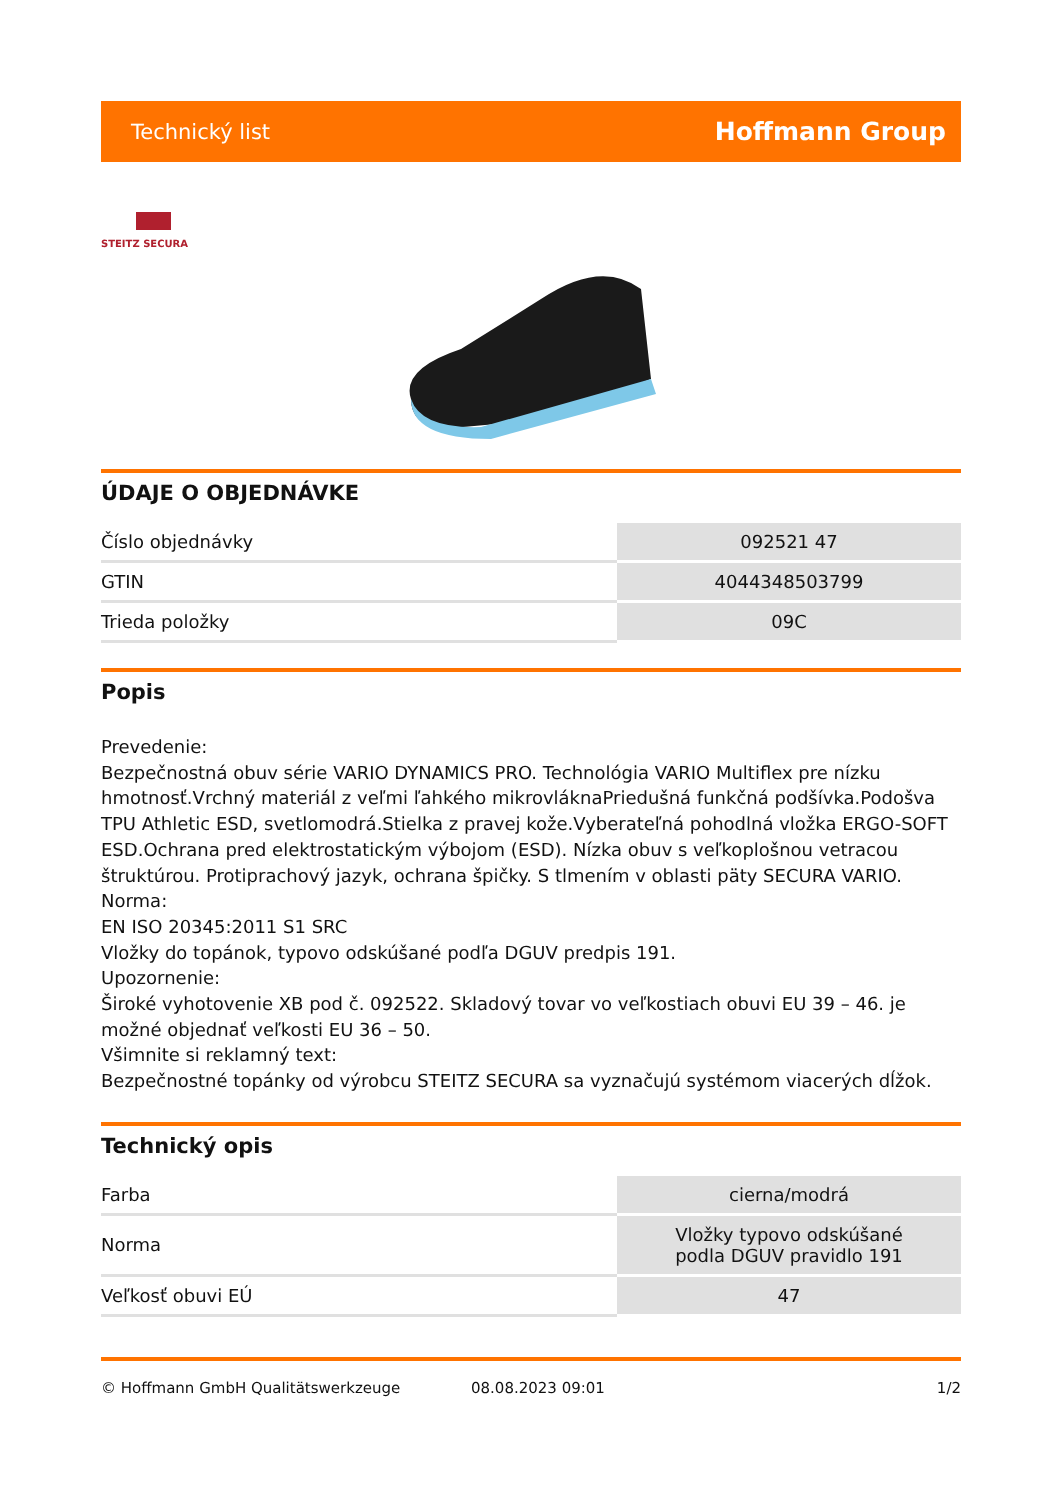Technický list Hoffmann Group
STEITZ SECURA
ÚDAJE O OBJEDNÁVKE
| Číslo objednávky | 092521 47 |
| GTIN | 4044348503799 |
| Trieda položky | 09C |
Popis
Prevedenie:
Bezpečnostná obuv série VARIO DYNAMICS PRO. Technológia VARIO Multiflex pre nízku hmotnosť.Vrchný materiál z veľmi ľahkého mikrovláknaPriedušná funkčná podšívka.Podošva TPU Athletic ESD, svetlomodrá.Stielka z pravej kože.Vyberateľná pohodlná vložka ERGO-SOFT ESD.Ochrana pred elektrostatickým výbojom (ESD). Nízka obuv s veľkoplošnou vetracou štruktúrou. Protiprachový jazyk, ochrana špičky. S tlmením v oblasti päty SECURA VARIO.
Norma:
EN ISO 20345:2011 S1 SRC
Vložky do topánok, typovo odskúšané podľa DGUV predpis 191.
Upozornenie:
Široké vyhotovenie XB pod č. 092522. Skladový tovar vo veľkostiach obuvi EU 39 – 46. je možné objednať veľkosti EU 36 – 50.
Všimnite si reklamný text:
Bezpečnostné topánky od výrobcu STEITZ SECURA sa vyznačujú systémom viacerých dĺžok.
Technický opis
| Farba | cierna/modrá |
| Norma | Vložky typovo odskúšané podla DGUV pravidlo 191 |
| Veľkosť obuvi EÚ | 47 |
© Hoffmann GmbH Qualitätswerkzeuge 08.08.2023 09:01 1/2